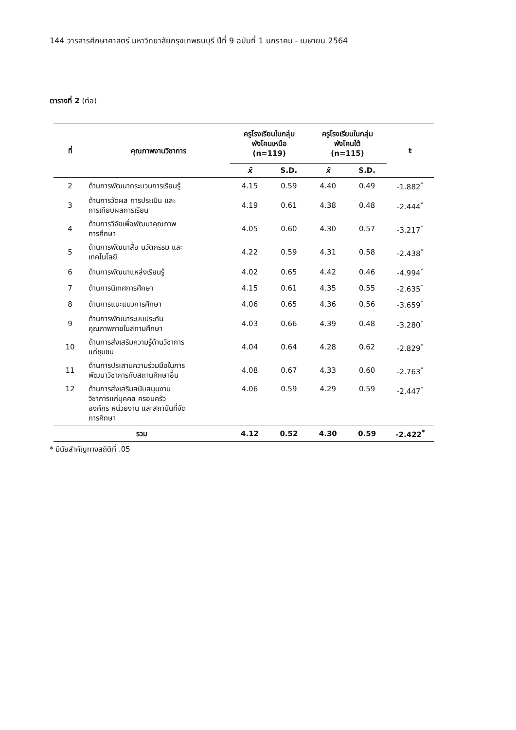144 วารสารศึกษาศาสตร์ มหาวิทยาลัยกรุงเทพธนบุรี ปีที่ 9 ฉบับที่ 1 มกราคม - เมษายน 2564
ตารางที่ 2 (ต่อ)
| ที่ | คุณภาพงานวิชาการ | ครูโรงเรียนในกลุ่ม พังโคนเหนือ (n=119) | | ครูโรงเรียนในกลุ่ม พังโคนใต้ (n=115) | | t |
| --- | --- | --- | --- | --- | --- | --- |
| | | x̄ | S.D. | x̄ | S.D. | |
| 2 | ด้านการพัฒนากระบวนการเรียนรู้ | 4.15 | 0.59 | 4.40 | 0.49 | -1.882<sup>*</sup> |
| 3 | ด้านการวัดผล การประเมิน และ การเทียบผลการเรียน | 4.19 | 0.61 | 4.38 | 0.48 | -2.444<sup>*</sup> |
| 4 | ด้านการวิจัยเพื่อพัฒนาคุณภาพ การศึกษา | 4.05 | 0.60 | 4.30 | 0.57 | -3.217<sup>*</sup> |
| 5 | ด้านการพัฒนาสื่อ นวัตกรรม และ เทคโนโลยี | 4.22 | 0.59 | 4.31 | 0.58 | -2.438<sup>*</sup> |
| 6 | ด้านการพัฒนาแหล่งเรียนรู้ | 4.02 | 0.65 | 4.42 | 0.46 | -4.994<sup>*</sup> |
| 7 | ด้านการนิเทศการศึกษา | 4.15 | 0.61 | 4.35 | 0.55 | -2.635<sup>*</sup> |
| 8 | ด้านการแนะแนวการศึกษา | 4.06 | 0.65 | 4.36 | 0.56 | -3.659<sup>*</sup> |
| 9 | ด้านการพัฒนาระบบประกัน คุณภาพภายในสถานศึกษา | 4.03 | 0.66 | 4.39 | 0.48 | -3.280<sup>*</sup> |
| 10 | ด้านการส่งเสริมความรู้ด้านวิชาการ แก่ชุมชน | 4.04 | 0.64 | 4.28 | 0.62 | -2.829<sup>*</sup> |
| 11 | ด้านการประสานความร่วมมือในการ พัฒนาวิชาการกับสถานศึกษาอื่น | 4.08 | 0.67 | 4.33 | 0.60 | -2.763<sup>*</sup> |
| 12 | ด้านการส่งเสริมสนับสนุนงาน วิชาการแก่บุคคล ครอบครัว องค์กร หน่วยงาน และสถาบันที่จัด การศึกษา | 4.06 | 0.59 | 4.29 | 0.59 | -2.447<sup>*</sup> |
| รวม | | 4.12 | 0.52 | 4.30 | 0.59 | -2.422<sup>*</sup> |
* มีนัยสำคัญทางสถิติที่ .05